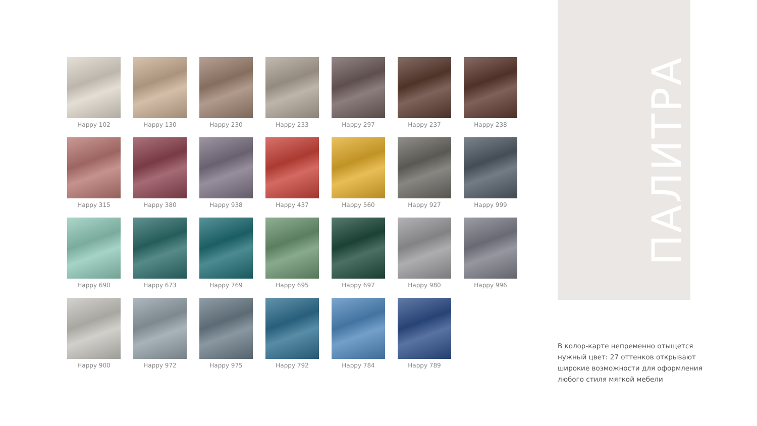Happy 102
Happy 130
Happy 230
Happy 233
Happy 297
Happy 237
Happy 238
Happy 315
Happy 380
Happy 938
Happy 437
Happy 560
Happy 927
Happy 999
Happy 690
Happy 673
Happy 769
Happy 695
Happy 697
Happy 980
Happy 996
Happy 900
Happy 972
Happy 975
Happy 792
Happy 784
Happy 789
ПАЛИТРА
В колор-карте непременно отыщется нужный цвет: 27 оттенков открывают широкие возможности для оформления любого стиля мягкой мебели